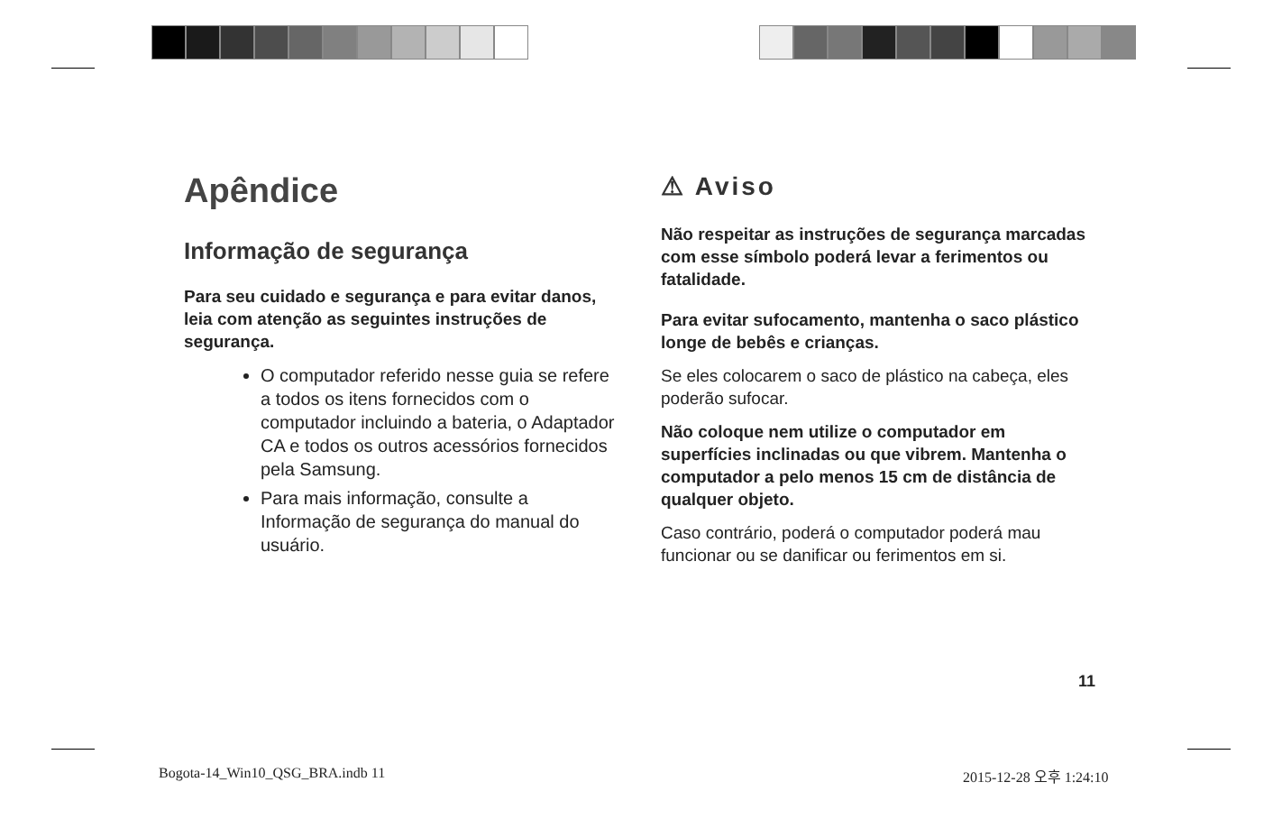Apêndice
Informação de segurança
Para seu cuidado e segurança e para evitar danos, leia com atenção as seguintes instruções de segurança.
O computador referido nesse guia se refere a todos os itens fornecidos com o computador incluindo a bateria, o Adaptador CA e todos os outros acessórios fornecidos pela Samsung.
Para mais informação, consulte a Informação de segurança do manual do usuário.
⚠ Aviso
Não respeitar as instruções de segurança marcadas com esse símbolo poderá levar a ferimentos ou fatalidade.
Para evitar sufocamento, mantenha o saco plástico longe de bebês e crianças.
Se eles colocarem o saco de plástico na cabeça, eles poderão sufocar.
Não coloque nem utilize o computador em superfícies inclinadas ou que vibrem. Mantenha o computador a pelo menos 15 cm de distância de qualquer objeto.
Caso contrário, poderá o computador poderá mau funcionar ou se danificar ou ferimentos em si.
11
Bogota-14_Win10_QSG_BRA.indb 11
2015-12-28 오후 1:24:10